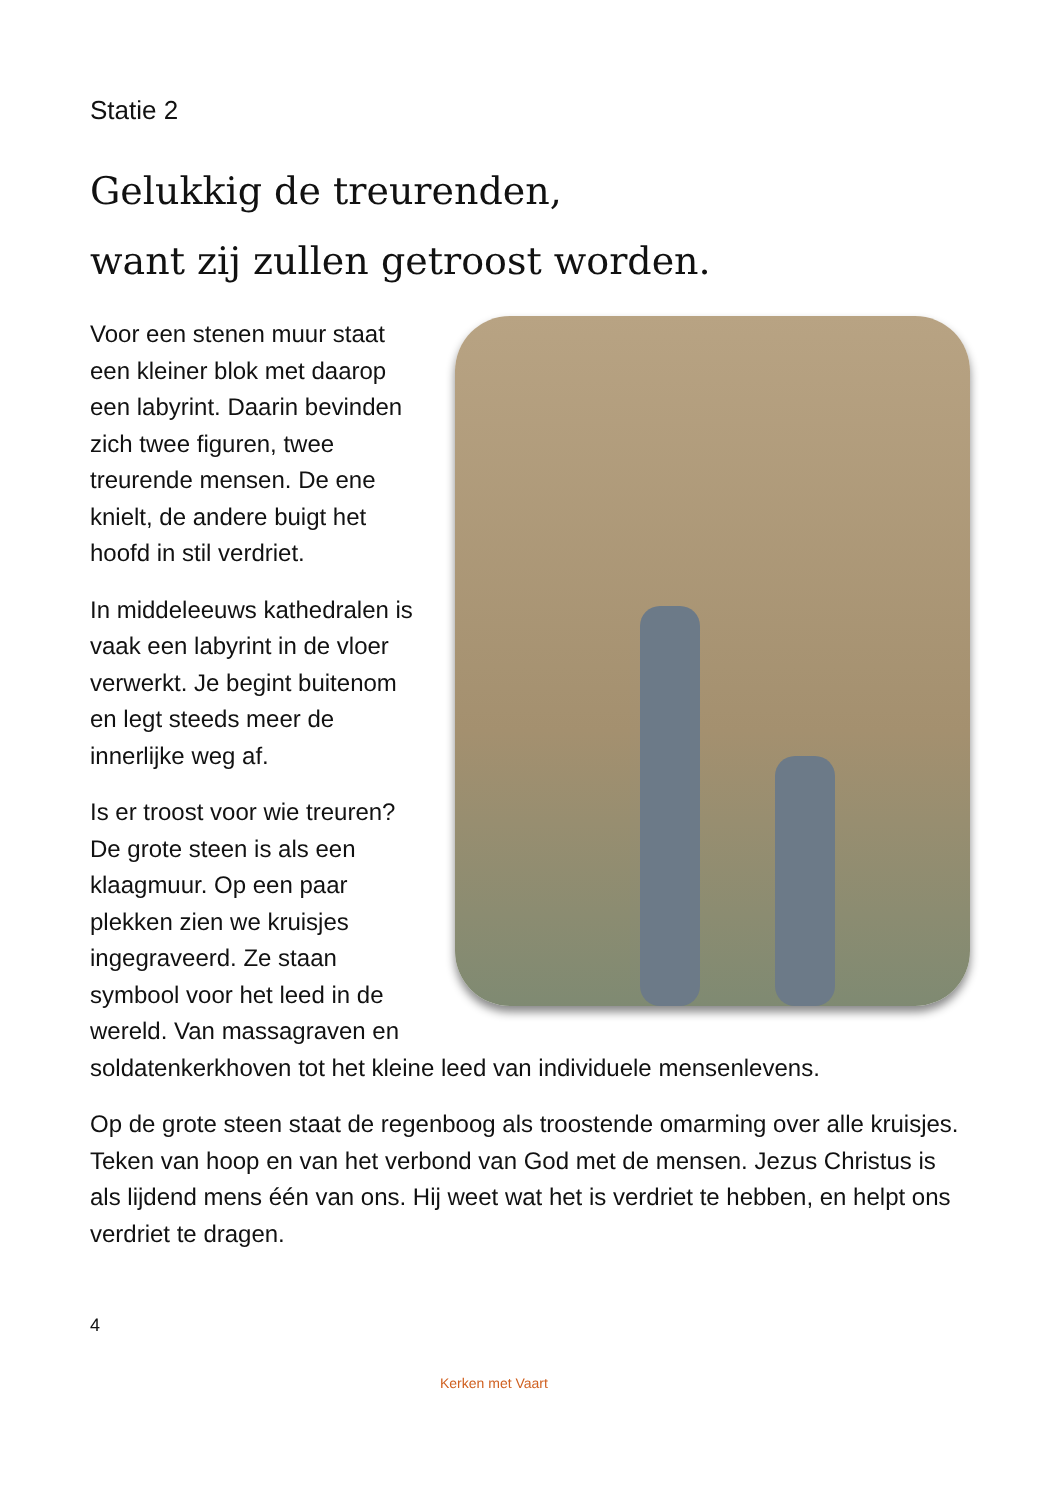Statie 2
Gelukkig de treurenden,
want zij zullen getroost worden.
Voor een stenen muur staat een kleiner blok met daarop een labyrint. Daarin bevinden zich twee figuren, twee treurende mensen. De ene knielt, de andere buigt het hoofd in stil verdriet.
In middeleeuws kathedralen is vaak een labyrint in de vloer verwerkt. Je begint buitenom en legt steeds meer de innerlijke weg af.
Is er troost voor wie treuren? De grote steen is als een klaagmuur. Op een paar plekken zien we kruisjes ingegraveerd. Ze staan symbool voor het leed in de wereld. Van massagraven en soldatenkerkhoven tot het kleine leed van individuele mensenlevens.
Op de grote steen staat de regenboog als troostende omarming over alle kruisjes. Teken van hoop en van het verbond van God met de mensen. Jezus Christus is als lijdend mens één van ons. Hij weet wat het is verdriet te hebben, en helpt ons verdriet te dragen.
4
Kerken met Vaart